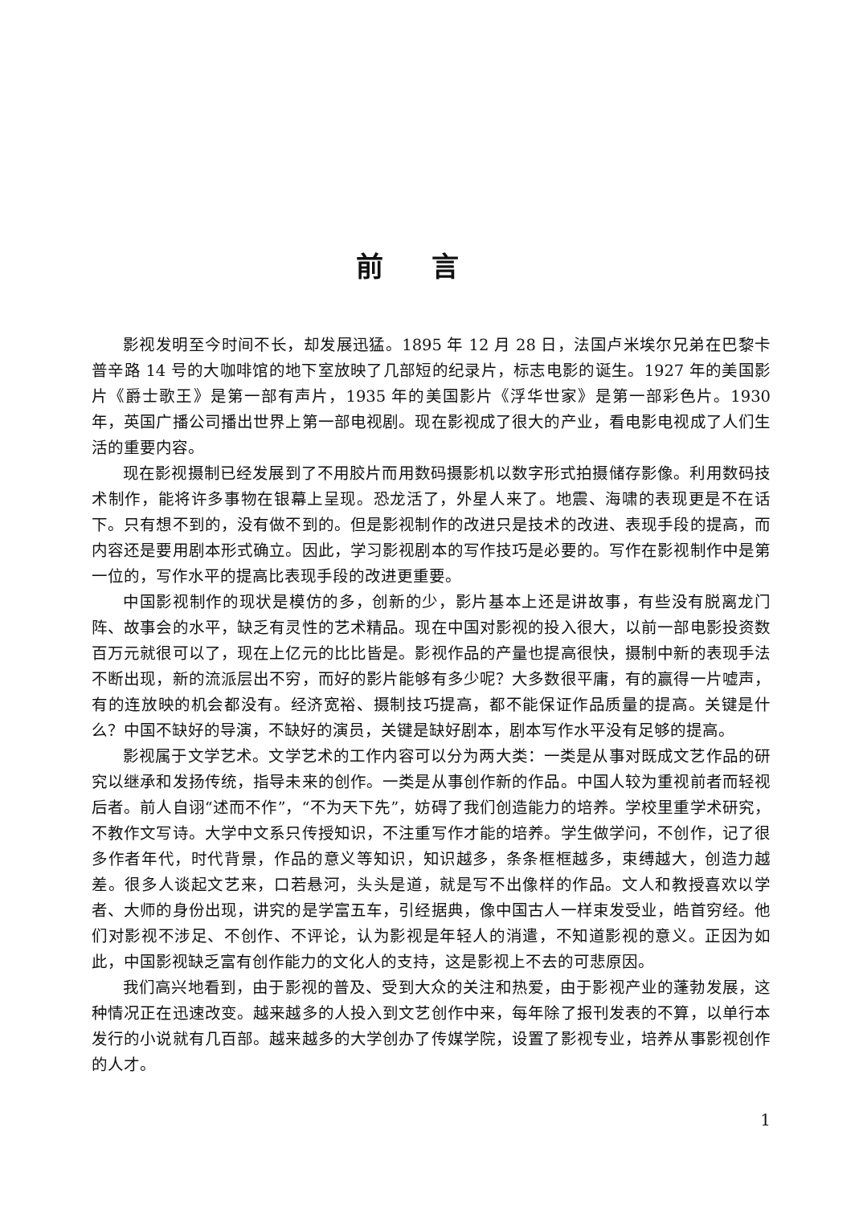前言
影视发明至今时间不长，却发展迅猛。1895 年 12 月 28 日，法国卢米埃尔兄弟在巴黎卡普辛路 14 号的大咖啡馆的地下室放映了几部短的纪录片，标志电影的诞生。1927 年的美国影片《爵士歌王》是第一部有声片，1935 年的美国影片《浮华世家》是第一部彩色片。1930 年，英国广播公司播出世界上第一部电视剧。现在影视成了很大的产业，看电影电视成了人们生活的重要内容。
现在影视摄制已经发展到了不用胶片而用数码摄影机以数字形式拍摄储存影像。利用数码技术制作，能将许多事物在银幕上呈现。恐龙活了，外星人来了。地震、海啸的表现更是不在话下。只有想不到的，没有做不到的。但是影视制作的改进只是技术的改进、表现手段的提高，而内容还是要用剧本形式确立。因此，学习影视剧本的写作技巧是必要的。写作在影视制作中是第一位的，写作水平的提高比表现手段的改进更重要。
中国影视制作的现状是模仿的多，创新的少，影片基本上还是讲故事，有些没有脱离龙门阵、故事会的水平，缺乏有灵性的艺术精品。现在中国对影视的投入很大，以前一部电影投资数百万元就很可以了，现在上亿元的比比皆是。影视作品的产量也提高很快，摄制中新的表现手法不断出现，新的流派层出不穷，而好的影片能够有多少呢？大多数很平庸，有的赢得一片嘘声，有的连放映的机会都没有。经济宽裕、摄制技巧提高，都不能保证作品质量的提高。关键是什么？中国不缺好的导演，不缺好的演员，关键是缺好剧本，剧本写作水平没有足够的提高。
影视属于文学艺术。文学艺术的工作内容可以分为两大类：一类是从事对既成文艺作品的研究以继承和发扬传统，指导未来的创作。一类是从事创作新的作品。中国人较为重视前者而轻视后者。前人自诩“述而不作”，“不为天下先”，妨碍了我们创造能力的培养。学校里重学术研究，不教作文写诗。大学中文系只传授知识，不注重写作才能的培养。学生做学问，不创作，记了很多作者年代，时代背景，作品的意义等知识，知识越多，条条框框越多，束缚越大，创造力越差。很多人谈起文艺来，口若悬河，头头是道，就是写不出像样的作品。文人和教授喜欢以学者、大师的身份出现，讲究的是学富五车，引经据典，像中国古人一样束发受业，皓首穷经。他们对影视不涉足、不创作、不评论，认为影视是年轻人的消遣，不知道影视的意义。正因为如此，中国影视缺乏富有创作能力的文化人的支持，这是影视上不去的可悲原因。
我们高兴地看到，由于影视的普及、受到大众的关注和热爱，由于影视产业的蓬勃发展，这种情况正在迅速改变。越来越多的人投入到文艺创作中来，每年除了报刊发表的不算，以单行本发行的小说就有几百部。越来越多的大学创办了传媒学院，设置了影视专业，培养从事影视创作的人才。
1